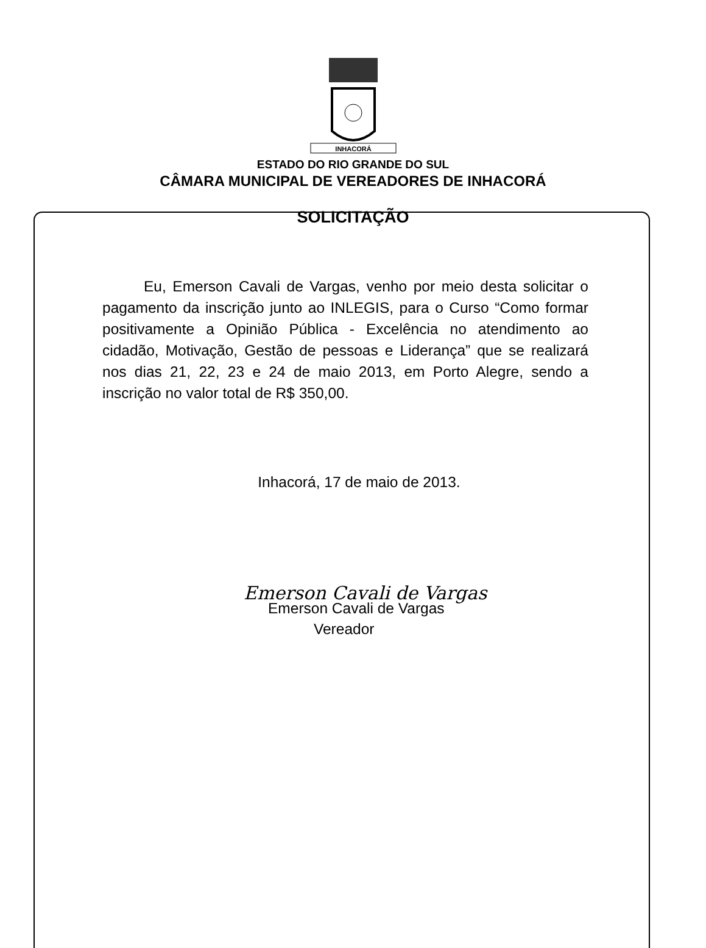INHACORÁ
ESTADO DO RIO GRANDE DO SUL
CÂMARA MUNICIPAL DE VEREADORES DE INHACORÁ
SOLICITAÇÃO
Eu, Emerson Cavali de Vargas, venho por meio desta solicitar o pagamento da inscrição junto ao INLEGIS, para o Curso “Como formar positivamente a Opinião Pública - Excelência no atendimento ao cidadão, Motivação, Gestão de pessoas e Liderança” que se realizará nos dias 21, 22, 23 e 24 de maio 2013, em Porto Alegre, sendo a inscrição no valor total de R$ 350,00.
Inhacorá, 17 de maio de 2013.
Emerson Cavali de Vargas
Emerson Cavali de Vargas
Vereador